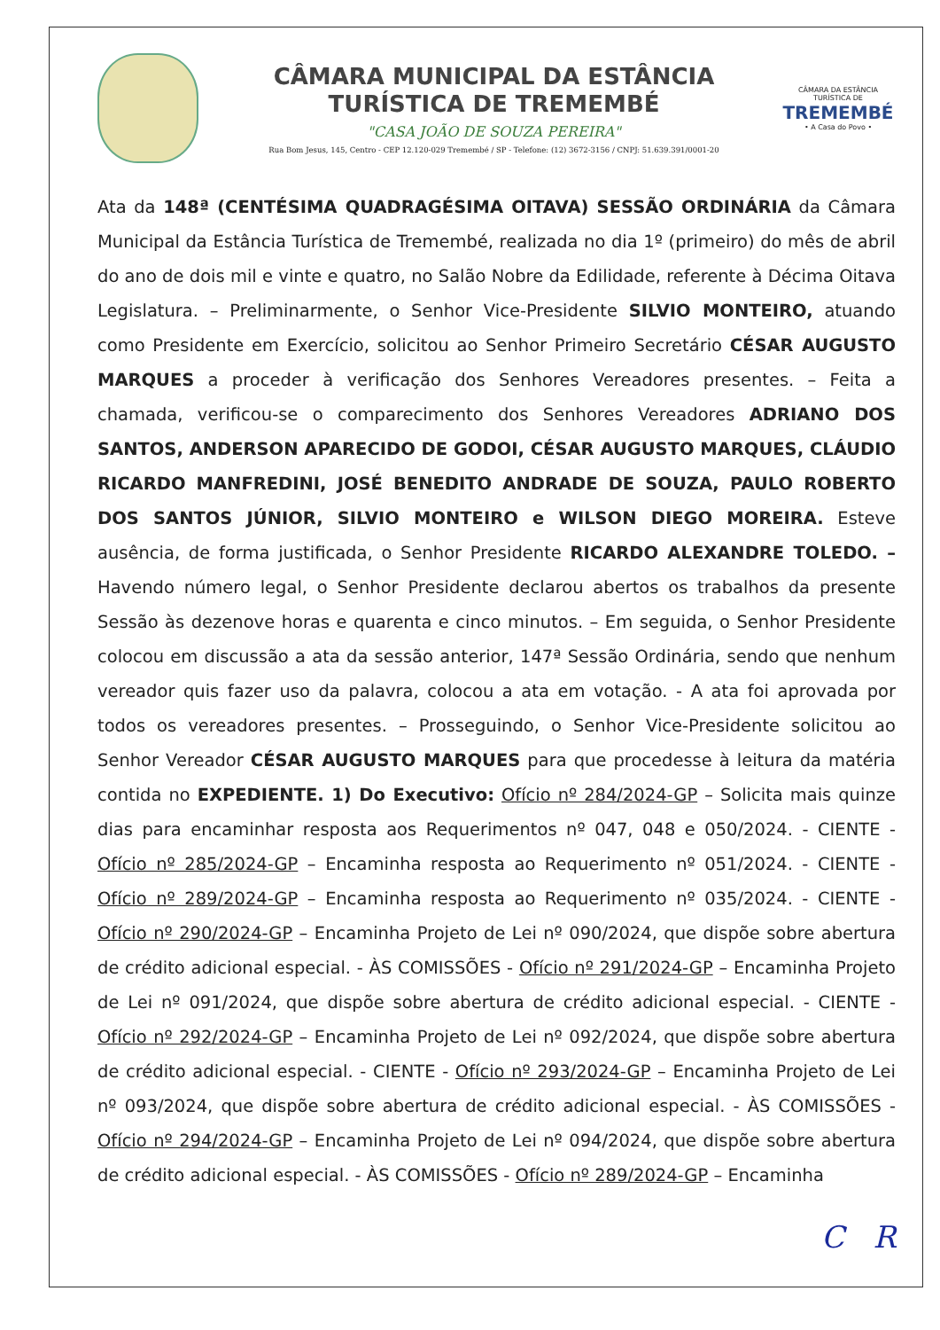CÂMARA MUNICIPAL DA ESTÂNCIA
TURÍSTICA DE TREMEMBÉ
"CASA JOÃO DE SOUZA PEREIRA"
Rua Bom Jesus, 145, Centro - CEP 12.120-029 Tremembé / SP - Telefone: (12) 3672-3156 / CNPJ: 51.639.391/0001-20
CÂMARA DA ESTÂNCIA TURÍSTICA DE
TREMEMBÉ
• A Casa do Povo •
Ata da 148ª (CENTÉSIMA QUADRAGÉSIMA OITAVA) SESSÃO ORDINÁRIA da Câmara Municipal da Estância Turística de Tremembé, realizada no dia 1º (primeiro) do mês de abril do ano de dois mil e vinte e quatro, no Salão Nobre da Edilidade, referente à Décima Oitava Legislatura. – Preliminarmente, o Senhor Vice-Presidente SILVIO MONTEIRO, atuando como Presidente em Exercício, solicitou ao Senhor Primeiro Secretário CÉSAR AUGUSTO MARQUES a proceder à verificação dos Senhores Vereadores presentes. – Feita a chamada, verificou-se o comparecimento dos Senhores Vereadores ADRIANO DOS SANTOS, ANDERSON APARECIDO DE GODOI, CÉSAR AUGUSTO MARQUES, CLÁUDIO RICARDO MANFREDINI, JOSÉ BENEDITO ANDRADE DE SOUZA, PAULO ROBERTO DOS SANTOS JÚNIOR, SILVIO MONTEIRO e WILSON DIEGO MOREIRA. Esteve ausência, de forma justificada, o Senhor Presidente RICARDO ALEXANDRE TOLEDO. – Havendo número legal, o Senhor Presidente declarou abertos os trabalhos da presente Sessão às dezenove horas e quarenta e cinco minutos. – Em seguida, o Senhor Presidente colocou em discussão a ata da sessão anterior, 147ª Sessão Ordinária, sendo que nenhum vereador quis fazer uso da palavra, colocou a ata em votação. - A ata foi aprovada por todos os vereadores presentes. – Prosseguindo, o Senhor Vice-Presidente solicitou ao Senhor Vereador CÉSAR AUGUSTO MARQUES para que procedesse à leitura da matéria contida no EXPEDIENTE. 1) Do Executivo: Ofício nº 284/2024-GP – Solicita mais quinze dias para encaminhar resposta aos Requerimentos nº 047, 048 e 050/2024. - CIENTE - Ofício nº 285/2024-GP – Encaminha resposta ao Requerimento nº 051/2024. - CIENTE - Ofício nº 289/2024-GP – Encaminha resposta ao Requerimento nº 035/2024. - CIENTE - Ofício nº 290/2024-GP – Encaminha Projeto de Lei nº 090/2024, que dispõe sobre abertura de crédito adicional especial. - ÀS COMISSÕES - Ofício nº 291/2024-GP – Encaminha Projeto de Lei nº 091/2024, que dispõe sobre abertura de crédito adicional especial. - CIENTE - Ofício nº 292/2024-GP – Encaminha Projeto de Lei nº 092/2024, que dispõe sobre abertura de crédito adicional especial. - CIENTE - Ofício nº 293/2024-GP – Encaminha Projeto de Lei nº 093/2024, que dispõe sobre abertura de crédito adicional especial. - ÀS COMISSÕES - Ofício nº 294/2024-GP – Encaminha Projeto de Lei nº 094/2024, que dispõe sobre abertura de crédito adicional especial. - ÀS COMISSÕES - Ofício nº 289/2024-GP – Encaminha
C R